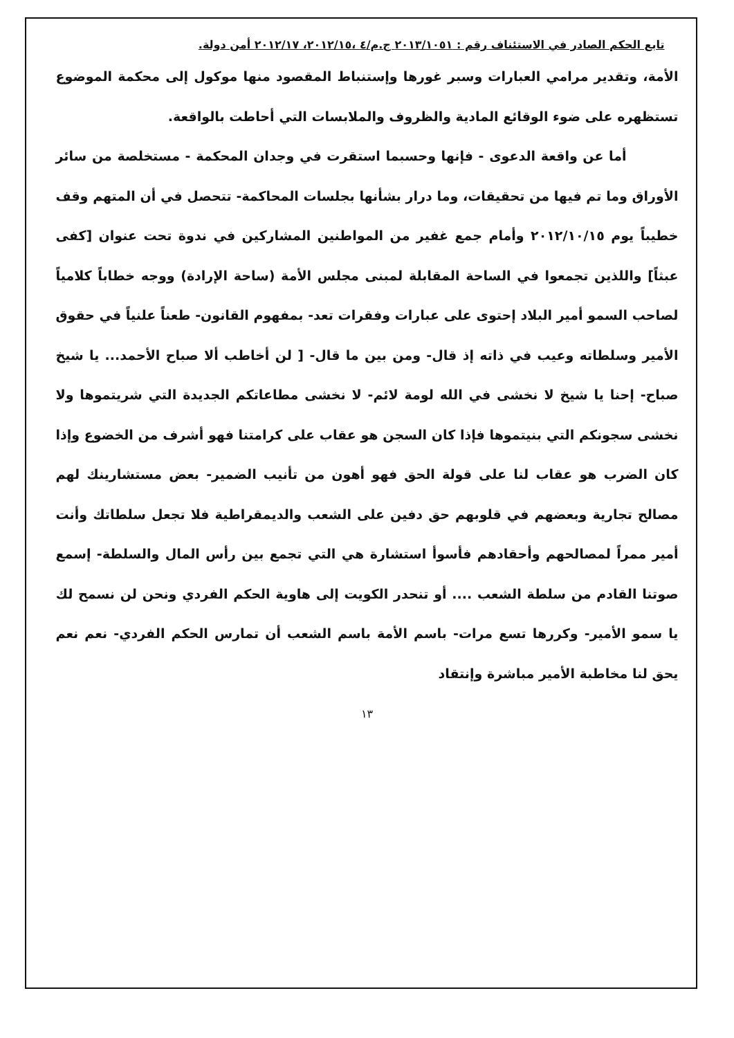تابع الحكم الصادر في الاستئناف رقم : ٢٠١٣/١٠٥١ ج.م/٤ ،٢٠١٢/١٥، ٢٠١٢/١٧ أمن دولة.
الأمة، وتقدير مرامي العبارات وسبر غورها وإستنباط المقصود منها موكول إلى محكمة الموضوع تستظهره على ضوء الوقائع المادية والظروف والملابسات التي أحاطت بالواقعة.
أما عن واقعة الدعوى - فإنها وحسبما استقرت في وجدان المحكمة - مستخلصة من سائر الأوراق وما تم فيها من تحقيقات، وما درار بشأنها بجلسات المحاكمة- تتحصل في أن المتهم وقف خطيباً يوم ٢٠١٢/١٠/١٥ وأمام جمع غفير من المواطنين المشاركين في ندوة تحت عنوان [كفى عبثاً] واللذين تجمعوا في الساحة المقابلة لمبنى مجلس الأمة (ساحة الإرادة) ووجه خطاباً كلامياً لصاحب السمو أمير البلاد إحتوى على عبارات وفقرات تعد- بمفهوم القانون- طعناً علنياً في حقوق الأمير وسلطاته وعيب في ذاته إذ قال- ومن بين ما قال- [ لن أخاطب ألا صباح الأحمد... يا شيخ صباح- إحنا يا شيخ لا نخشى في الله لومة لائم- لا نخشى مطاعاتكم الجديدة التي شريتموها ولا نخشى سجونكم التي بنيتموها فإذا كان السجن هو عقاب على كرامتنا فهو أشرف من الخضوع وإذا كان الضرب هو عقاب لنا على قولة الحق فهو أهون من تأنيب الضمير- بعض مستشارينك لهم مصالح تجارية وبعضهم في قلوبهم حق دفين على الشعب والديمقراطية فلا تجعل سلطاتك وأنت أمير ممراً لمصالحهم وأحقادهم فأسوأ استشارة هي التي تجمع بين رأس المال والسلطة- إسمع صوتنا القادم من سلطة الشعب .... أو تنحدر الكويت إلى هاوية الحكم الفردي ونحن لن نسمح لك يا سمو الأمير- وكررها تسع مرات- باسم الأمة باسم الشعب أن تمارس الحكم الفردي- نعم نعم يحق لنا مخاطبة الأمير مباشرة وإنتقاد
١٣